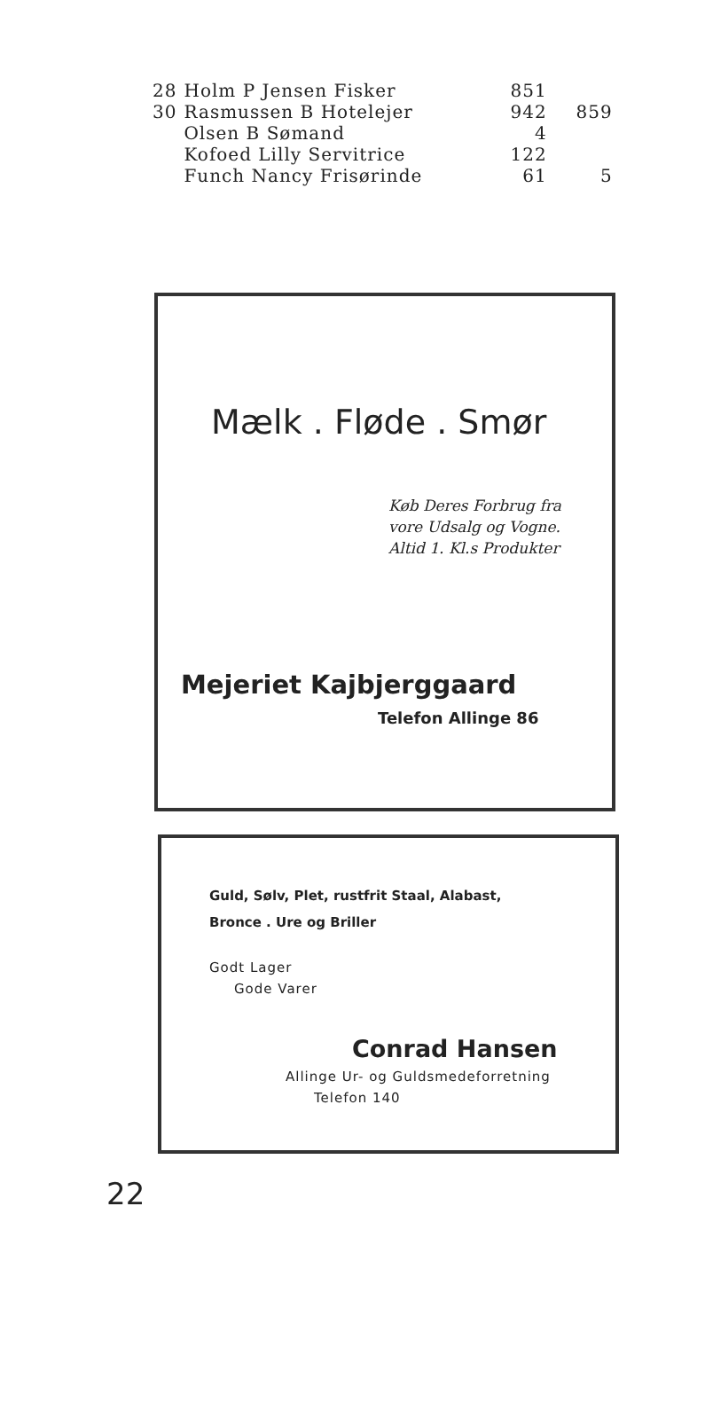| 28 | Holm P Jensen Fisker | 851 | |
| 30 | Rasmussen B Hotelejer | 942 | 859 |
| | Olsen B Sømand | 4 | |
| | Kofoed Lilly Servitrice | 122 | |
| | Funch Nancy Frisørinde | 61 | 5 |
Mælk . Fløde . Smør
Køb Deres Forbrug fra
vore Udsalg og Vogne.
Altid 1. Kl.s Produkter
Mejeriet Kajbjerggaard
Telefon Allinge 86
Guld, Sølv, Plet, rustfrit Staal, Alabast,
Bronce . Ure og Briller
Godt Lager
Gode Varer
Conrad Hansen
Allinge Ur- og Guldsmedeforretning
Telefon 140
22